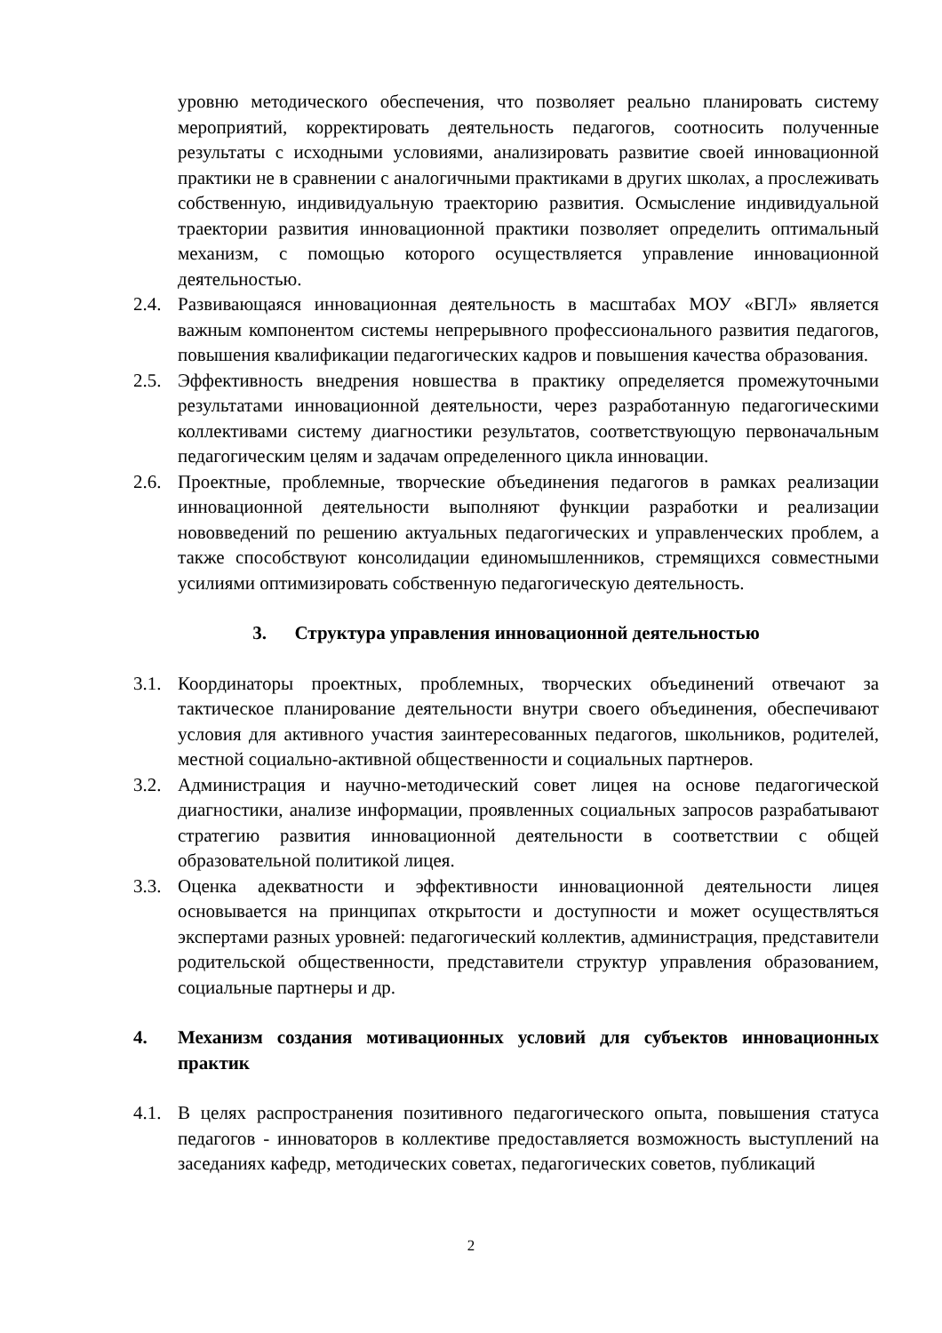уровню методического обеспечения, что позволяет реально планировать систему мероприятий, корректировать деятельность педагогов, соотносить полученные результаты с исходными условиями, анализировать развитие своей инновационной практики не в сравнении с аналогичными практиками в других школах, а прослеживать собственную, индивидуальную траекторию развития. Осмысление индивидуальной траектории развития инновационной практики позволяет определить оптимальный механизм, с помощью которого осуществляется управление инновационной деятельностью.
2.4.
Развивающаяся инновационная деятельность в масштабах МОУ «ВГЛ» является важным компонентом системы непрерывного профессионального развития педагогов, повышения квалификации педагогических кадров и повышения качества образования.
2.5.
Эффективность внедрения новшества в практику определяется промежуточными результатами инновационной деятельности, через разработанную педагогическими коллективами систему диагностики результатов, соответствующую первоначальным педагогическим целям и задачам определенного цикла инновации.
2.6.
Проектные, проблемные, творческие объединения педагогов в рамках реализации инновационной деятельности выполняют функции разработки и реализации нововведений по решению актуальных педагогических и управленческих проблем, а также способствуют консолидации единомышленников, стремящихся совместными усилиями оптимизировать собственную педагогическую деятельность.
3. Структура управления инновационной деятельностью
3.1.
Координаторы проектных, проблемных, творческих объединений отвечают за тактическое планирование деятельности внутри своего объединения, обеспечивают условия для активного участия заинтересованных педагогов, школьников, родителей, местной социально-активной общественности и социальных партнеров.
3.2.
Администрация и научно-методический совет лицея на основе педагогической диагностики, анализе информации, проявленных социальных запросов разрабатывают стратегию развития инновационной деятельности в соответствии с общей образовательной политикой лицея.
3.3.
Оценка адекватности и эффективности инновационной деятельности лицея основывается на принципах открытости и доступности и может осуществляться экспертами разных уровней: педагогический коллектив, администрация, представители родительской общественности, представители структур управления образованием, социальные партнеры и др.
4. Механизм создания мотивационных условий для субъектов инновационных практик
4.1.
В целях распространения позитивного педагогического опыта, повышения статуса педагогов - инноваторов в коллективе предоставляется возможность выступлений на заседаниях кафедр, методических советах, педагогических советов, публикаций
2